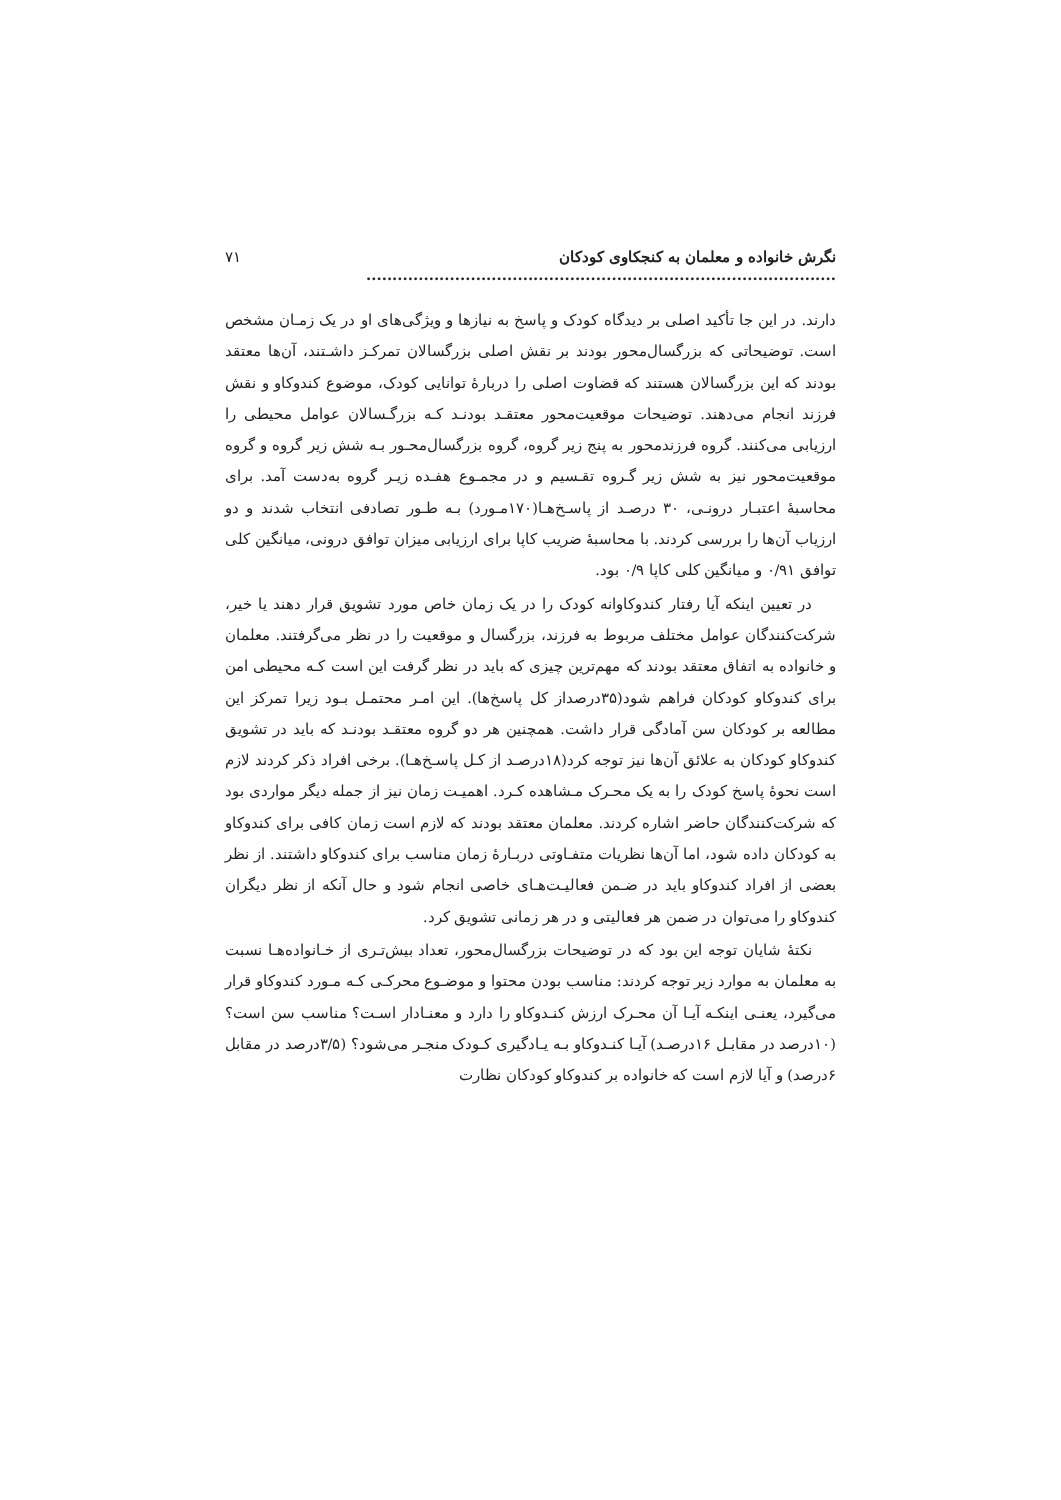نگرش خانواده و معلمان به کنجکاوی کودکان .......................................................................................... ۷۱
دارند. در این جا تأکید اصلی بر دیدگاه کودک و پاسخ به نیازها و ویژگی‌های او در یک زمـان مشخص است. توضیحاتی که بزرگسال‌محور بودند بر نقش اصلی بزرگسالان تمرکـز داشـتند، آن‌ها معتقد بودند که این بزرگسالان هستند که قضاوت اصلی را دربارهٔ توانایی کودک، موضوع کندوکاو و نقش فرزند انجام می‌دهند. توضیحات موقعیت‌محور معتقـد بودنـد کـه بزرگـسالان عوامل محیطی را ارزیابی می‌کنند. گروه فرزندمحور به پنج زیر گروه، گروه بزرگسال‌محـور بـه شش زیر گروه و گروه موقعیت‌محور نیز به شش زیر گـروه تقـسیم و در مجمـوع هفـده زیـر گروه به‌دست آمد. برای محاسبهٔ اعتبـار درونـی، ۳۰ درصـد از پاسـخ‌هـا(۱۷۰مـورد) بـه طـور تصادفی انتخاب شدند و دو ارزیاب آن‌ها را بررسی کردند. با محاسبهٔ ضریب کاپا برای ارزیابی میزان توافق درونی، میانگین کلی توافق ۰/۹۱ و میانگین کلی کاپا ۰/۹ بود.
در تعیین اینکه آیا رفتار کندوکاوانه کودک را در یک زمان خاص مورد تشویق قرار دهند یا خیر، شرکت‌کنندگان عوامل مختلف مربوط به فرزند، بزرگسال و موقعیت را در نظر می‌گرفتند. معلمان و خانواده به اتفاق معتقد بودند که مهم‌ترین چیزی که باید در نظر گرفت این است کـه محیطی امن برای کندوکاو کودکان فراهم شود(۳۵درصداز کل پاسخ‌ها). این امـر محتمـل بـود زیرا تمرکز این مطالعه بر کودکان سن آمادگی قرار داشت. همچنین هر دو گروه معتقـد بودنـد که باید در تشویق کندوکاو کودکان به علائق آن‌ها نیز توجه کرد(۱۸درصـد از کـل پاسـخ‌هـا). برخی افراد ذکر کردند لازم است نحوهٔ پاسخ کودک را به یک محـرک مـشاهده کـرد. اهمیـت زمان نیز از جمله دیگر مواردی بود که شرکت‌کنندگان حاضر اشاره کردند. معلمان معتقد بودند که لازم است زمان کافی برای کندوکاو به کودکان داده شود، اما آن‌ها نظریات متفـاوتی دربـارهٔ زمان مناسب برای کندوکاو داشتند. از نظر بعضی از افراد کندوکاو باید در ضـمن فعالیـت‌هـای خاصی انجام شود و حال آنکه از نظر دیگران کندوکاو را می‌توان در ضمن هر فعالیتی و در هر زمانی تشویق کرد.
نکتهٔ شایان توجه این بود که در توضیحات بزرگسال‌محور، تعداد بیش‌تـری از خـانواده‌هـا نسبت به معلمان به موارد زیر توجه کردند: مناسب بودن محتوا و موضـوع محرکـی کـه مـورد کندوکاو قرار می‌گیرد، یعنـی اینکـه آیـا آن محـرک ارزش کنـدوکاو را دارد و معنـادار اسـت؟ مناسب سن است؟ (۱۰درصد در مقابـل ۱۶درصـد) آیـا کنـدوکاو بـه یـادگیری کـودک منجـر می‌شود؟ (۳/۵درصد در مقابل ۶درصد) و آیا لازم است که خانواده بر کندوکاو کودکان نظارت